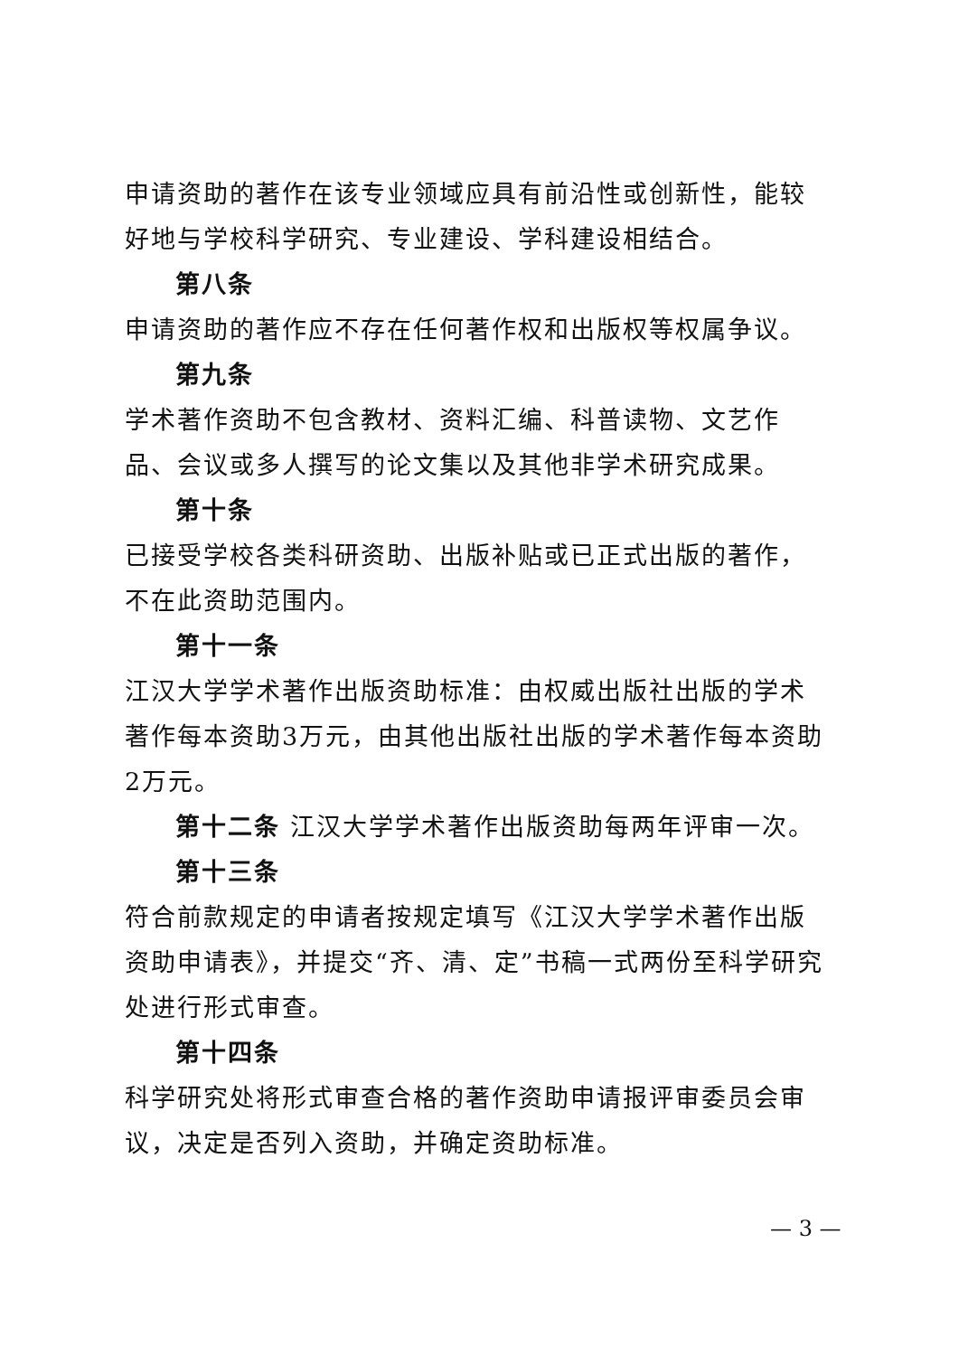申请资助的著作在该专业领域应具有前沿性或创新性，能较好地与学校科学研究、专业建设、学科建设相结合。
第八条
申请资助的著作应不存在任何著作权和出版权等权属争议。
第九条
学术著作资助不包含教材、资料汇编、科普读物、文艺作品、会议或多人撰写的论文集以及其他非学术研究成果。
第十条
已接受学校各类科研资助、出版补贴或已正式出版的著作，不在此资助范围内。
第十一条
江汉大学学术著作出版资助标准：由权威出版社出版的学术著作每本资助3万元，由其他出版社出版的学术著作每本资助2万元。
第十二条 江汉大学学术著作出版资助每两年评审一次。
第十三条
符合前款规定的申请者按规定填写《江汉大学学术著作出版资助申请表》，并提交“齐、清、定”书稿一式两份至科学研究处进行形式审查。
第十四条
科学研究处将形式审查合格的著作资助申请报评审委员会审议，决定是否列入资助，并确定资助标准。
— 3 —